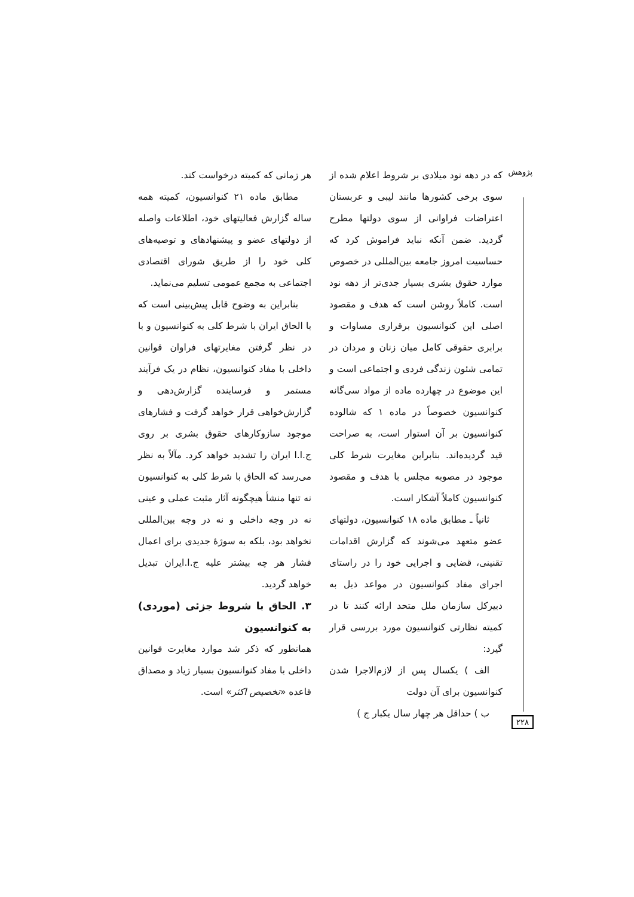پژوهش
که در دهه نود میلادی بر شروط اعلام شده از سوی برخی کشورها مانند لیبی و عربستان اعتراضات فراوانی از سوی دولتها مطرح گردید. ضمن آنکه نباید فراموش کرد که حساسیت امروز جامعه بین‌المللی در خصوص موارد حقوق بشری بسیار جدی‌تر از دهه نود است. کاملاً روشن است که هدف و مقصود اصلی این کنوانسیون برقراری مساوات و برابری حقوقی کامل میان زنان و مردان در تمامی شئون زندگی فردی و اجتماعی است و این موضوع در چهارده ماده از مواد سی‌گانه کنوانسیون خصوصاً در ماده ۱ که شالوده کنوانسیون بر آن استوار است، به صراحت قید گردیده‌اند. بنابراین مغایرت شرط کلی موجود در مصوبه مجلس با هدف و مقصود کنوانسیون کاملاً آشکار است.
ثانیاً ـ مطابق ماده ۱۸ کنوانسیون، دولتهای عضو متعهد می‌شوند که گزارش اقدامات تقنینی، قضایی و اجرایی خود را در راستای اجرای مفاد کنوانسیون در مواعد ذیل به دبیرکل سازمان ملل متحد ارائه کنند تا در کمیته نظارتی کنوانسیون مورد بررسی قرار گیرد:
الف ) یکسال پس از لازم‌الاجرا شدن کنوانسیون برای آن دولت
ب ) حداقل هر چهار سال یکبار ج )
هر زمانی که کمیته درخواست کند.
مطابق ماده ۲۱ کنوانسیون، کمیته همه ساله گزارش فعالیتهای خود، اطلاعات واصله از دولتهای عضو و پیشنهادهای و توصیه‌های کلی خود را از طریق شورای اقتصادی اجتماعی به مجمع عمومی تسلیم می‌نماید.
بنابراین به وضوح قابل پیش‌بینی است که با الحاق ایران با شرط کلی به کنوانسیون و با در نظر گرفتن مغایرتهای فراوان قوانین داخلی با مفاد کنوانسیون، نظام در یک فرآیند مستمر و فرساینده گزارش‌دهی و گزارش‌خواهی قرار خواهد گرفت و فشارهای موجود سازوکارهای حقوق بشری بر روی ج.ا.ا ایران را تشدید خواهد کرد. مآلاً به نظر می‌رسد که الحاق با شرط کلی به کنوانسیون نه تنها منشأ هیچگونه آثار مثبت عملی و عینی نه در وجه داخلی و نه در وجه بین‌المللی نخواهد بود، بلکه به سوژهٔ جدیدی برای اعمال فشار هر چه بیشتر علیه ج.ا.ایران تبدیل خواهد گردید.
۳. الحاق با شروط جزئی (موردی) به کنوانسیون
همانطور که ذکر شد موارد مغایرت قوانین داخلی با مفاد کنوانسیون بسیار زیاد و مصداق قاعده «تخصیص اکثر» است.
۲۲۸